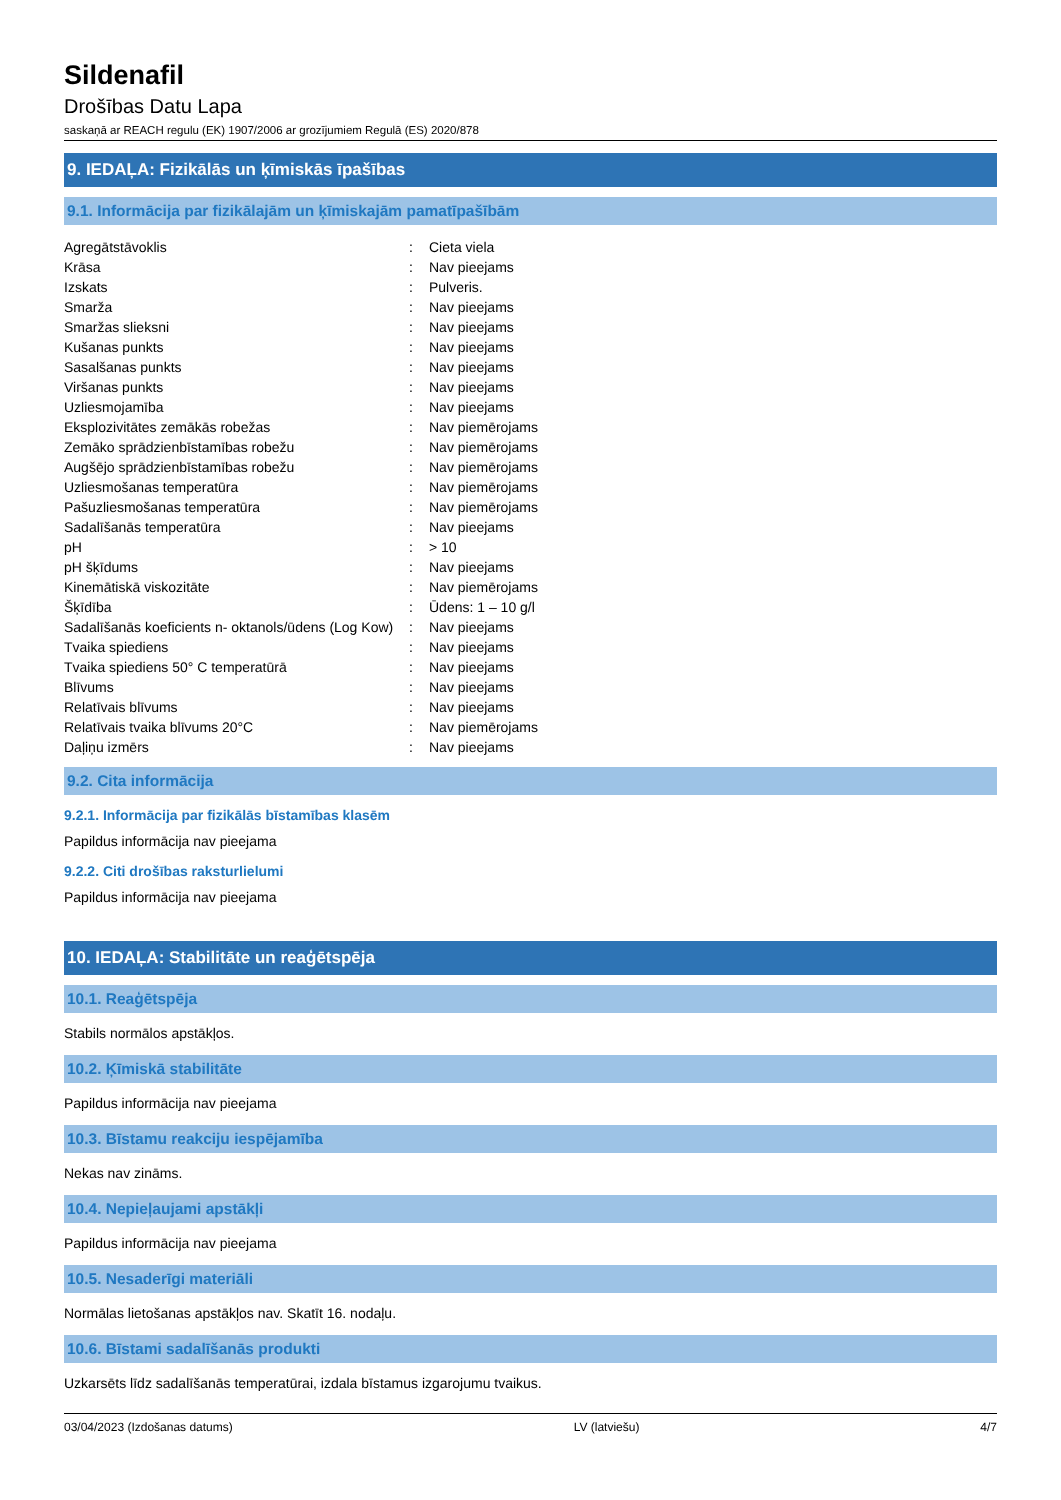Sildenafil
Drošības Datu Lapa
saskaņā ar REACH regulu (EK) 1907/2006 ar grozījumiem Regulā (ES) 2020/878
9. IEDAĻA: Fizikālās un ķīmiskās īpašības
9.1. Informācija par fizikālajām un ķīmiskajām pamatīpašībām
| Agregātstāvoklis | : | Cieta viela |
| Krāsa | : | Nav pieejams |
| Izskats | : | Pulveris. |
| Smarža | : | Nav pieejams |
| Smaržas slieksni | : | Nav pieejams |
| Kušanas punkts | : | Nav pieejams |
| Sasalšanas punkts | : | Nav pieejams |
| Viršanas punkts | : | Nav pieejams |
| Uzliesmojamība | : | Nav pieejams |
| Eksplozivitātes zemākās robežas | : | Nav piemērojams |
| Zemāko sprādzienbīstamības robežu | : | Nav piemērojams |
| Augšējo sprādzienbīstamības robežu | : | Nav piemērojams |
| Uzliesmošanas temperatūra | : | Nav piemērojams |
| Pašuzliesmošanas temperatūra | : | Nav piemērojams |
| Sadalīšanās temperatūra | : | Nav pieejams |
| pH | : | > 10 |
| pH šķīdums | : | Nav pieejams |
| Kinemātiskā viskozitāte | : | Nav piemērojams |
| Šķīdība | : | Ūdens: 1 – 10 g/l |
| Sadalīšanās koeficients n- oktanols/ūdens (Log Kow) | : | Nav pieejams |
| Tvaika spiediens | : | Nav pieejams |
| Tvaika spiediens 50° C temperatūrā | : | Nav pieejams |
| Blīvums | : | Nav pieejams |
| Relatīvais blīvums | : | Nav pieejams |
| Relatīvais tvaika blīvums 20°C | : | Nav piemērojams |
| Daļiņu izmērs | : | Nav pieejams |
9.2. Cita informācija
9.2.1. Informācija par fizikālās bīstamības klasēm
Papildus informācija nav pieejama
9.2.2. Citi drošības raksturlielumi
Papildus informācija nav pieejama
10. IEDAĻA: Stabilitāte un reaģētspēja
10.1. Reaģētspēja
Stabils normālos apstākļos.
10.2. Ķīmiskā stabilitāte
Papildus informācija nav pieejama
10.3. Bīstamu reakciju iespējamība
Nekas nav zināms.
10.4. Nepieļaujami apstākļi
Papildus informācija nav pieejama
10.5. Nesaderīgi materiāli
Normālas lietošanas apstākļos nav. Skatīt 16. nodaļu.
10.6. Bīstami sadalīšanās produkti
Uzkarsēts līdz sadalīšanās temperatūrai, izdala bīstamus izgarojumu tvaikus.
03/04/2023 (Izdošanas datums) LV (latviešu) 4/7